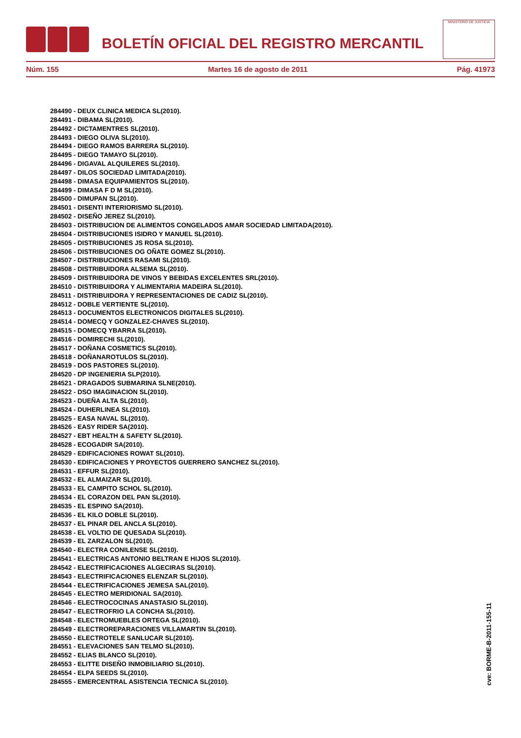BOLETÍN OFICIAL DEL REGISTRO MERCANTIL
MINISTERIO DE JUSTICIA
Núm. 155 Martes 16 de agosto de 2011 Pág. 41973
284490 - DEUX CLINICA MEDICA SL(2010).
284491 - DIBAMA SL(2010).
284492 - DICTAMENTRES SL(2010).
284493 - DIEGO OLIVA SL(2010).
284494 - DIEGO RAMOS BARRERA SL(2010).
284495 - DIEGO TAMAYO SL(2010).
284496 - DIGAVAL ALQUILERES SL(2010).
284497 - DILOS SOCIEDAD LIMITADA(2010).
284498 - DIMASA EQUIPAMIENTOS SL(2010).
284499 - DIMASA F D M SL(2010).
284500 - DIMUPAN SL(2010).
284501 - DISENTI INTERIORISMO SL(2010).
284502 - DISEÑO JEREZ SL(2010).
284503 - DISTRIBUCION DE ALIMENTOS CONGELADOS AMAR SOCIEDAD LIMITADA(2010).
284504 - DISTRIBUCIONES ISIDRO Y MANUEL SL(2010).
284505 - DISTRIBUCIONES JS ROSA SL(2010).
284506 - DISTRIBUCIONES OG OÑATE GOMEZ SL(2010).
284507 - DISTRIBUCIONES RASAMI SL(2010).
284508 - DISTRIBUIDORA ALSEMA SL(2010).
284509 - DISTRIBUIDORA DE VINOS Y BEBIDAS EXCELENTES SRL(2010).
284510 - DISTRIBUIDORA Y ALIMENTARIA MADEIRA SL(2010).
284511 - DISTRIBUIDORA Y REPRESENTACIONES DE CADIZ SL(2010).
284512 - DOBLE VERTIENTE SL(2010).
284513 - DOCUMENTOS ELECTRONICOS DIGITALES SL(2010).
284514 - DOMECQ Y GONZALEZ-CHAVES SL(2010).
284515 - DOMECQ YBARRA SL(2010).
284516 - DOMIRECHI SL(2010).
284517 - DOÑANA COSMETICS SL(2010).
284518 - DOÑANAROTULOS SL(2010).
284519 - DOS PASTORES SL(2010).
284520 - DP INGENIERIA SLP(2010).
284521 - DRAGADOS SUBMARINA SLNE(2010).
284522 - DSO IMAGINACION SL(2010).
284523 - DUEÑA ALTA SL(2010).
284524 - DUHERLINEA SL(2010).
284525 - EASA NAVAL SL(2010).
284526 - EASY RIDER SA(2010).
284527 - EBT HEALTH & SAFETY SL(2010).
284528 - ECOGADIR SA(2010).
284529 - EDIFICACIONES ROWAT SL(2010).
284530 - EDIFICACIONES Y PROYECTOS GUERRERO SANCHEZ SL(2010).
284531 - EFFUR SL(2010).
284532 - EL ALMAIZAR SL(2010).
284533 - EL CAMPITO SCHOL SL(2010).
284534 - EL CORAZON DEL PAN SL(2010).
284535 - EL ESPINO SA(2010).
284536 - EL KILO DOBLE SL(2010).
284537 - EL PINAR DEL ANCLA SL(2010).
284538 - EL VOLTIO DE QUESADA SL(2010).
284539 - EL ZARZALON SL(2010).
284540 - ELECTRA CONILENSE SL(2010).
284541 - ELECTRICAS ANTONIO BELTRAN E HIJOS SL(2010).
284542 - ELECTRIFICACIONES ALGECIRAS SL(2010).
284543 - ELECTRIFICACIONES ELENZAR SL(2010).
284544 - ELECTRIFICACIONES JEMESA SAL(2010).
284545 - ELECTRO MERIDIONAL SA(2010).
284546 - ELECTROCOCINAS ANASTASIO SL(2010).
284547 - ELECTROFRIO LA CONCHA SL(2010).
284548 - ELECTROMUEBLES ORTEGA SL(2010).
284549 - ELECTROREPARACIONES VILLAMARTIN SL(2010).
284550 - ELECTROTELE SANLUCAR SL(2010).
284551 - ELEVACIONES SAN TELMO SL(2010).
284552 - ELIAS BLANCO SL(2010).
284553 - ELITTE DISEÑO INMOBILIARIO SL(2010).
284554 - ELPA SEEDS SL(2010).
284555 - EMERCENTRAL ASISTENCIA TECNICA SL(2010).
cve: BORME-B-2011-155-11